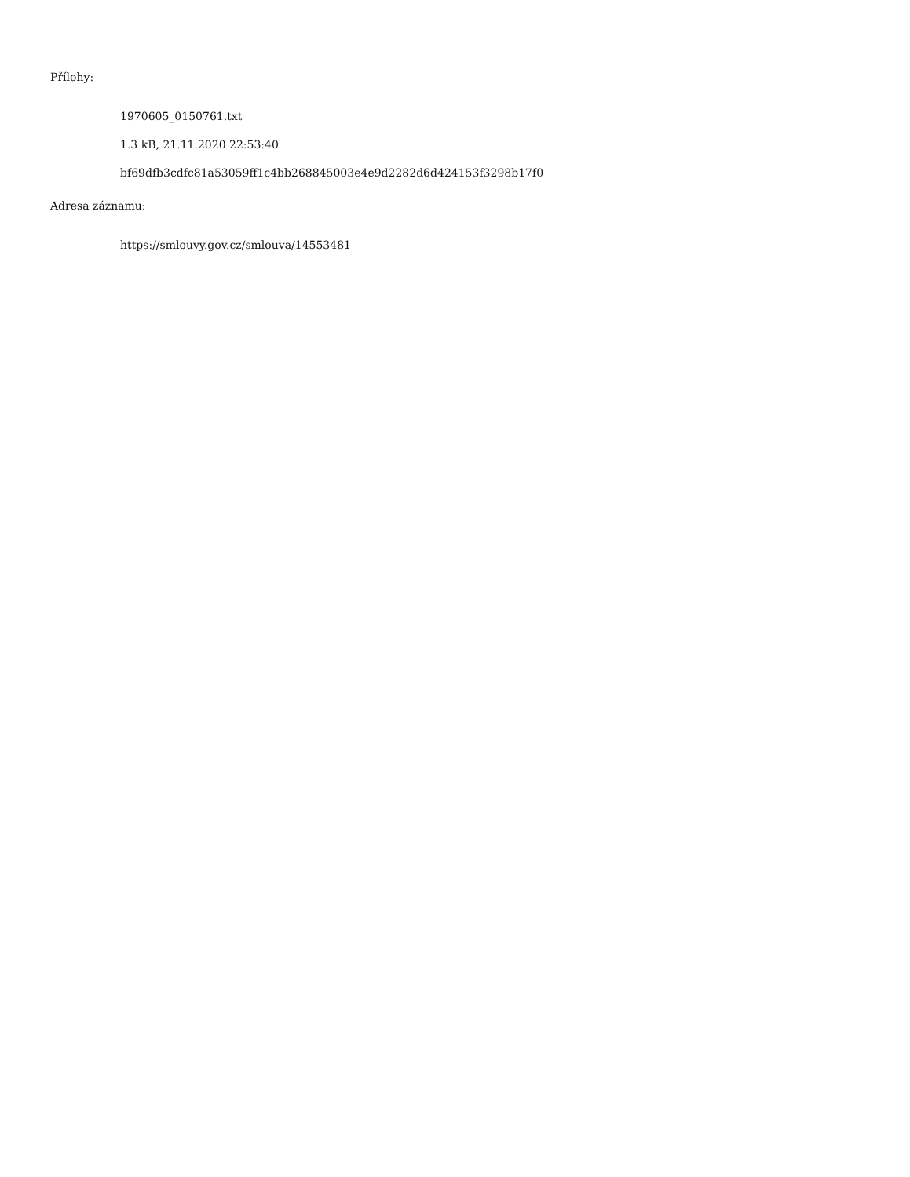Přílohy:
1970605_0150761.txt
1.3 kB, 21.11.2020 22:53:40
bf69dfb3cdfc81a53059ff1c4bb268845003e4e9d2282d6d424153f3298b17f0
Adresa záznamu:
https://smlouvy.gov.cz/smlouva/14553481